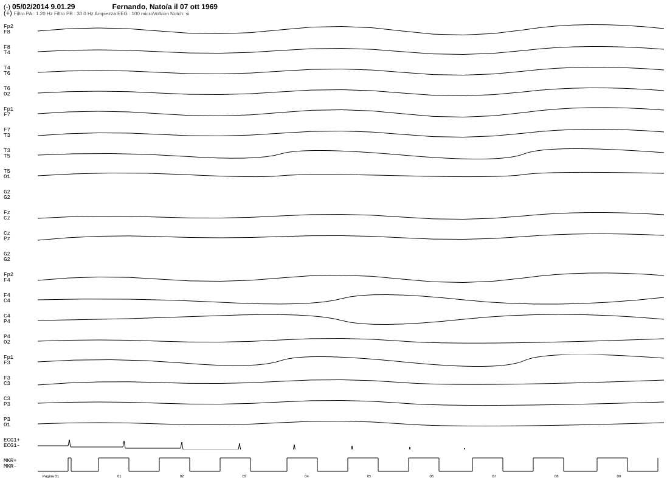(-) 05/02/2014 9.01.29 Fernando, Nato/a il 07 ott 1969
(+) Filtro PA : 1.20 Hz Filtro PB : 30.0 Hz Ampiezza EEG : 100 microVolt/cm Notch: si
Fp2
F8
F8
T4
T4
T6
T6
O2
Fp1
F7
F7
T3
T3
T5
T5
O1
G2
G2
Fz
Cz
Cz
Pz
G2
G2
Fp2
F4
F4
C4
C4
P4
P4
O2
Fp1
F3
F3
C3
C3
P3
P3
O1
ECG1+
ECG1-
MKR+
MKR-
Pagina 01 01 02 03 04 05 06 07 08 09